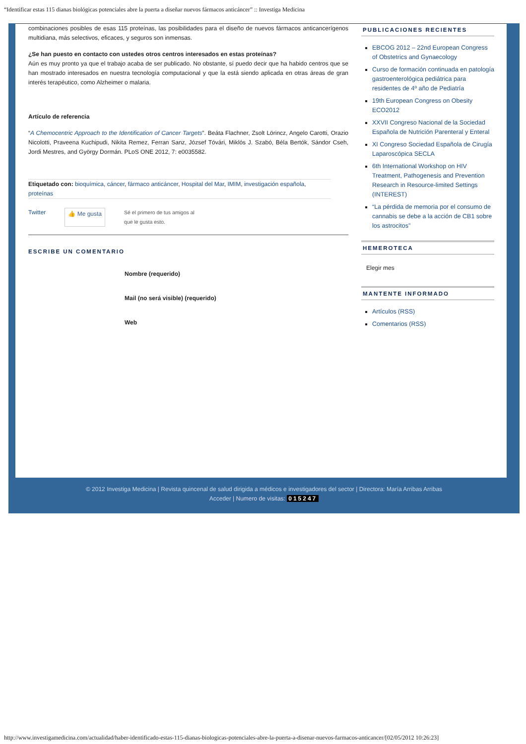“Identificar estas 115 dianas biológicas potenciales abre la puerta a diseñar nuevos fármacos anticáncer” :: Investiga Medicina
combinaciones posibles de esas 115 proteínas, las posibilidades para el diseño de nuevos fármacos anticancerígenos multidiana, más selectivos, eficaces, y seguros son inmensas.
¿Se han puesto en contacto con ustedes otros centros interesados en estas proteínas?
Aún es muy pronto ya que el trabajo acaba de ser publicado. No obstante, sí puedo decir que ha habido centros que se han mostrado interesados en nuestra tecnología computacional y que la está siendo aplicada en otras áreas de gran interés terapéutico, como Alzheimer o malaria.
Artículo de referencia
“A Chemocentric Approach to the Identification of Cancer Targets”. Beáta Flachner, Zsolt Lörincz, Angelo Carotti, Orazio Nicolotti, Praveena Kuchipudi, Nikita Remez, Ferran Sanz, József Tóvári, Miklós J. Szabó, Béla Bertók, Sándor Cseh, Jordi Mestres, and György Dormán. PLoS ONE 2012, 7: e0035582.
Etiquetado con: bioquímica, cáncer, fármaco anticáncer, Hospital del Mar, IMIM, investigación española, proteínas
Twitter 👍 Me gusta Sé el primero de tus amigos al
que le gusta esto.
ESCRIBE UN COMENTARIO
Nombre (requerido)
Mail (no será visible) (requerido)
Web
PUBLICACIONES RECIENTES
EBCOG 2012 – 22nd European Congress of Obstetrics and Gynaecology
Curso de formación continuada en patología gastroenterológica pediátrica para residentes de 4º año de Pediatría
19th European Congress on Obesity ECO2012
XXVII Congreso Nacional de la Sociedad Española de Nutrición Parenteral y Enteral
XI Congreso Sociedad Española de Cirugía Laparoscópica SECLA
6th International Workshop on HIV Treatment, Pathogenesis and Prevention Research in Resource-limited Settings (INTEREST)
“La pérdida de memoria por el consumo de cannabis se debe a la acción de CB1 sobre los astrocitos”
HEMEROTECA
Elegir mes
MANTENTE INFORMADO
Artículos (RSS)
Comentarios (RSS)
© 2012 Investiga Medicina | Revista quincenal de salud dirigida a médicos e investigadores del sector | Directora: María Arribas Arribas
Acceder | Numero de visitas: 015247
http://www.investigamedicina.com/actualidad/haber-identificado-estas-115-dianas-biologicas-potenciales-abre-la-puerta-a-disenar-nuevos-farmacos-anticancer/[02/05/2012 10:26:23]